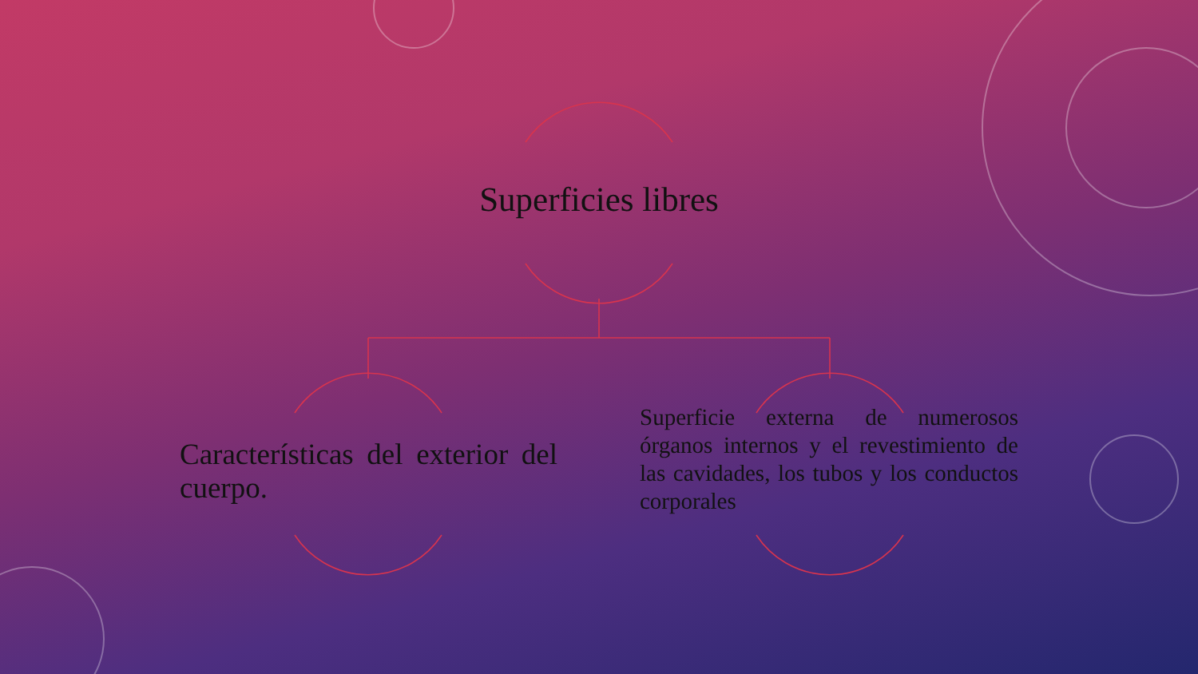Superficies libres
Características del exterior del cuerpo.
Superficie externa de numerosos órganos internos y el revestimiento de las cavidades, los tubos y los conductos corporales